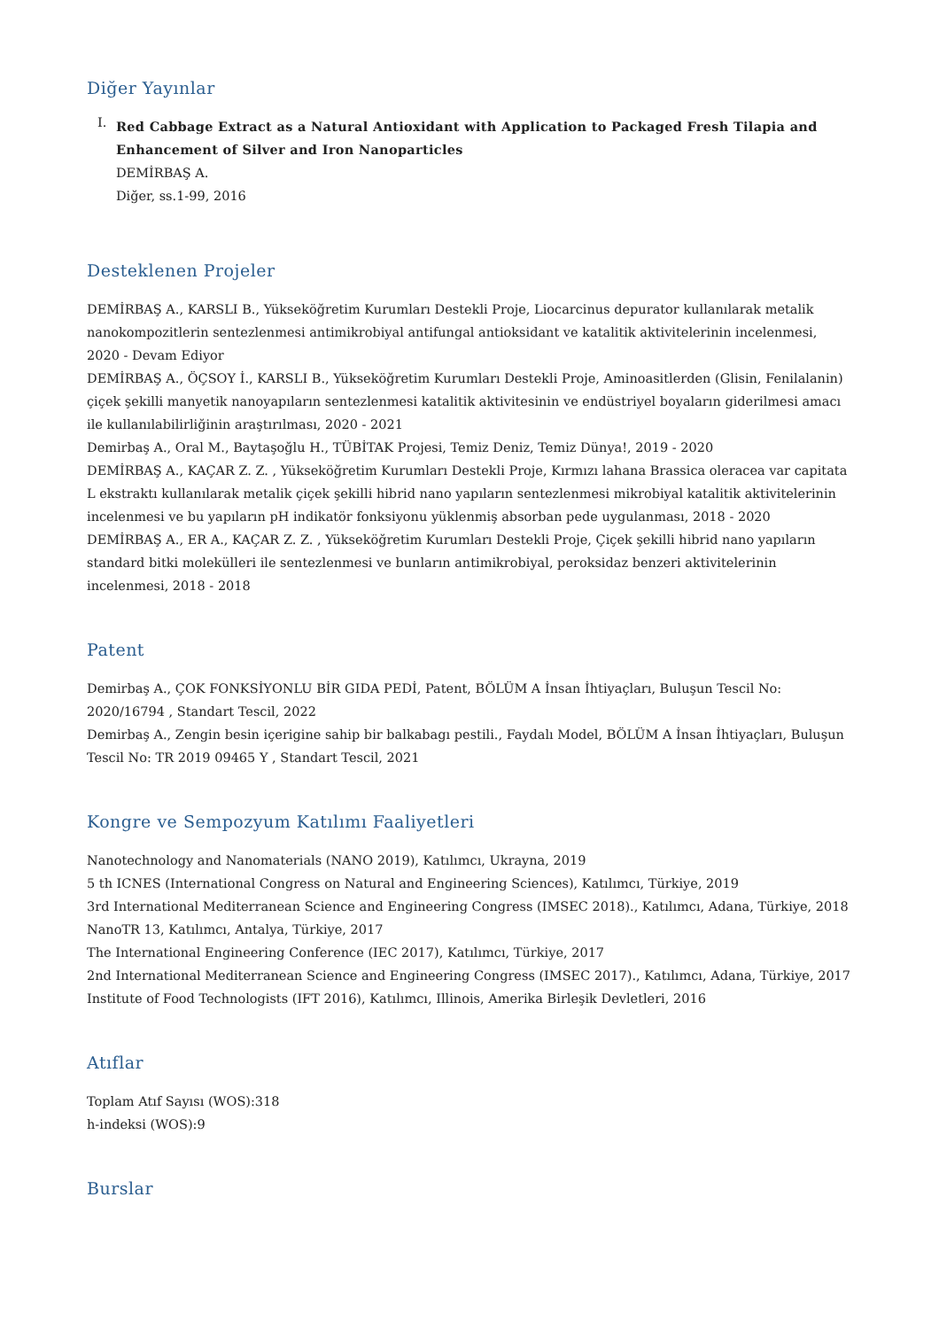Diğer Yayınlar
I.
Red Cabbage Extract as a Natural Antioxidant with Application to Packaged Fresh Tilapia and Enhancement of Silver and Iron Nanoparticles
DEMİRBAŞ A.
Diğer, ss.1-99, 2016
Desteklenen Projeler
DEMİRBAŞ A., KARSLI B., Yükseköğretim Kurumları Destekli Proje, Liocarcinus depurator kullanılarak metalik nanokompozitlerin sentezlenmesi antimikrobiyal antifungal antioksidant ve katalitik aktivitelerinin incelenmesi, 2020 - Devam Ediyor
DEMİRBAŞ A., ÖÇSOY İ., KARSLI B., Yükseköğretim Kurumları Destekli Proje, Aminoasitlerden (Glisin, Fenilalanin) çiçek şekilli manyetik nanoyapıların sentezlenmesi katalitik aktivitesinin ve endüstriyel boyaların giderilmesi amacı ile kullanılabilirliğinin araştırılması, 2020 - 2021
Demirbaş A., Oral M., Baytaşoğlu H., TÜBİTAK Projesi, Temiz Deniz, Temiz Dünya!, 2019 - 2020
DEMİRBAŞ A., KAÇAR Z. Z. , Yükseköğretim Kurumları Destekli Proje, Kırmızı lahana Brassica oleracea var capitata L ekstraktı kullanılarak metalik çiçek şekilli hibrid nano yapıların sentezlenmesi mikrobiyal katalitik aktivitelerinin incelenmesi ve bu yapıların pH indikatör fonksiyonu yüklenmiş absorban pede uygulanması, 2018 - 2020
DEMİRBAŞ A., ER A., KAÇAR Z. Z. , Yükseköğretim Kurumları Destekli Proje, Çiçek şekilli hibrid nano yapıların standard bitki molekülleri ile sentezlenmesi ve bunların antimikrobiyal, peroksidaz benzeri aktivitelerinin incelenmesi, 2018 - 2018
Patent
Demirbaş A., ÇOK FONKSİYONLU BİR GIDA PEDİ, Patent, BÖLÜM A İnsan İhtiyaçları, Buluşun Tescil No: 2020/16794 , Standart Tescil, 2022
Demirbaş A., Zengin besin içerigine sahip bir balkabagı pestili., Faydalı Model, BÖLÜM A İnsan İhtiyaçları, Buluşun Tescil No: TR 2019 09465 Y , Standart Tescil, 2021
Kongre ve Sempozyum Katılımı Faaliyetleri
Nanotechnology and Nanomaterials (NANO 2019), Katılımcı, Ukrayna, 2019
5 th ICNES (International Congress on Natural and Engineering Sciences), Katılımcı, Türkiye, 2019
3rd International Mediterranean Science and Engineering Congress (IMSEC 2018)., Katılımcı, Adana, Türkiye, 2018
NanoTR 13, Katılımcı, Antalya, Türkiye, 2017
The International Engineering Conference (IEC 2017), Katılımcı, Türkiye, 2017
2nd International Mediterranean Science and Engineering Congress (IMSEC 2017)., Katılımcı, Adana, Türkiye, 2017
Institute of Food Technologists (IFT 2016), Katılımcı, Illinois, Amerika Birleşik Devletleri, 2016
Atıflar
Toplam Atıf Sayısı (WOS):318
h-indeksi (WOS):9
Burslar